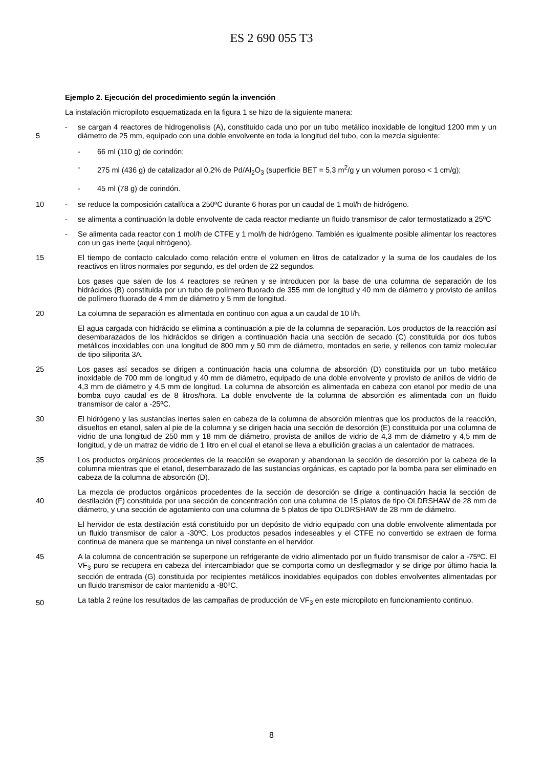ES 2 690 055 T3
Ejemplo 2. Ejecución del procedimiento según la invención
La instalación micropiloto esquematizada en la figura 1 se hizo de la siguiente manera:
5 - se cargan 4 reactores de hidrogenolisis (A), constituido cada uno por un tubo metálico inoxidable de longitud 1200 mm y un diámetro de 25 mm, equipado con una doble envolvente en toda la longitud del tubo, con la mezcla siguiente:
- 66 ml (110 g) de corindón;
- 275 ml (436 g) de catalizador al 0,2% de Pd/Al<sub>2</sub>O<sub>3</sub> (superficie BET = 5,3 m<sup>2</sup>/g y un volumen poroso < 1 cm/g);
- 45 ml (78 g) de corindón.
10 - se reduce la composición catalítica a 250ºC durante 6 horas por un caudal de 1 mol/h de hidrógeno.
- se alimenta a continuación la doble envolvente de cada reactor mediante un fluido transmisor de calor termostatizado a 25ºC
- Se alimenta cada reactor con 1 mol/h de CTFE y 1 mol/h de hidrógeno. También es igualmente posible alimentar los reactores con un gas inerte (aquí nitrógeno).
15 El tiempo de contacto calculado como relación entre el volumen en litros de catalizador y la suma de los caudales de los reactivos en litros normales por segundo, es del orden de 22 segundos.
Los gases que salen de los 4 reactores se reúnen y se introducen por la base de una columna de separación de los hidrácidos (B) constituida por un tubo de polímero fluorado de 355 mm de longitud y 40 mm de diámetro y provisto de anillos de polímero fluorado de 4 mm de diámetro y 5 mm de longitud.
20 La columna de separación es alimentada en continuo con agua a un caudal de 10 l/h.
El agua cargada con hidrácido se elimina a continuación a pie de la columna de separación. Los productos de la reacción así desembarazados de los hidrácidos se dirigen a continuación hacia una sección de secado (C) constituida por dos tubos metálicos inoxidables con una longitud de 800 mm y 50 mm de diámetro, montados en serie, y rellenos con tamiz molecular de tipo siliporita 3A.
25 Los gases así secados se dirigen a continuación hacia una columna de absorción (D) constituida por un tubo metálico inoxidable de 700 mm de longitud y 40 mm de diámetro, equipado de una doble envolvente y provisto de anillos de vidrio de 4,3 mm de diámetro y 4,5 mm de longitud. La columna de absorción es alimentada en cabeza con etanol por medio de una bomba cuyo caudal es de 8 litros/hora. La doble envolvente de la columna de absorción es alimentada con un fluido transmisor de calor a -25ºC.
30 El hidrógeno y las sustancias inertes salen en cabeza de la columna de absorción mientras que los productos de la reacción, disueltos en etanol, salen al pie de la columna y se dirigen hacia una sección de desorción (E) constituida por una columna de vidrio de una longitud de 250 mm y 18 mm de diámetro, provista de anillos de vidrio de 4,3 mm de diámetro y 4,5 mm de longitud, y de un matraz de vidrio de 1 litro en el cual el etanol se lleva a ebullición gracias a un calentador de matraces.
35 Los productos orgánicos procedentes de la reacción se evaporan y abandonan la sección de desorción por la cabeza de la columna mientras que el etanol, desembarazado de las sustancias orgánicas, es captado por la bomba para ser eliminado en cabeza de la columna de absorción (D).
40 La mezcla de productos orgánicos procedentes de la sección de desorción se dirige a continuación hacia la sección de destilación (F) constituida por una sección de concentración con una columna de 15 platos de tipo OLDRSHAW de 28 mm de diámetro, y una sección de agotamiento con una columna de 5 platos de tipo OLDRSHAW de 28 mm de diámetro.
El hervidor de esta destilación está constituido por un depósito de vidrio equipado con una doble envolvente alimentada por un fluido transmisor de calor a -30ºC. Los productos pesados indeseables y el CTFE no convertido se extraen de forma continua de manera que se mantenga un nivel constante en el hervidor.
45 A la columna de concentración se superpone un refrigerante de vidrio alimentado por un fluido transmisor de calor a -75ºC. El VF<sub>3</sub> puro se recupera en cabeza del intercambiador que se comporta como un desflegmador y se dirige por último hacia la sección de entrada (G) constituida por recipientes metálicos inoxidables equipados con dobles envolventes alimentadas por un fluido transmisor de calor mantenido a -80ºC.
50 La tabla 2 reúne los resultados de las campañas de producción de VF<sub>3</sub> en este micropiloto en funcionamiento continuo.
8